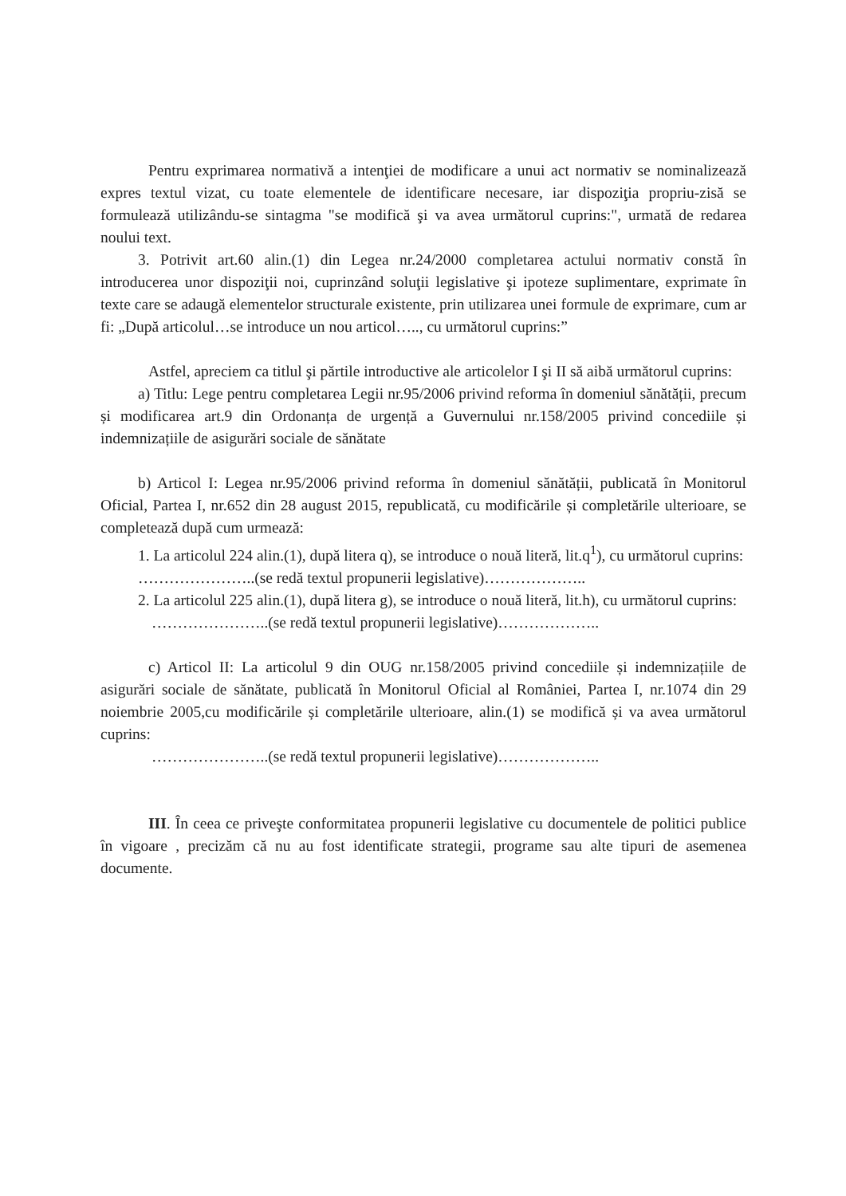Pentru exprimarea normativă a intenţiei de modificare a unui act normativ se nominalizează expres textul vizat, cu toate elementele de identificare necesare, iar dispoziţia propriu-zisă se formulează utilizându-se sintagma "se modifică şi va avea următorul cuprins:", urmată de redarea noului text.
3. Potrivit art.60 alin.(1) din Legea nr.24/2000 completarea actului normativ constă în introducerea unor dispoziţii noi, cuprinzând soluţii legislative şi ipoteze suplimentare, exprimate în texte care se adaugă elementelor structurale existente, prin utilizarea unei formule de exprimare, cum ar fi: „După articolul…se introduce un nou articol….., cu următorul cuprins:”
Astfel, apreciem ca titlul şi părtile introductive ale articolelor I şi II să aibă următorul cuprins:
a) Titlu: Lege pentru completarea Legii nr.95/2006 privind reforma în domeniul sănătății, precum și modificarea art.9 din Ordonanța de urgență a Guvernului nr.158/2005 privind concediile și indemnizațiile de asigurări sociale de sănătate
b) Articol I: Legea nr.95/2006 privind reforma în domeniul sănătății, publicată în Monitorul Oficial, Partea I, nr.652 din 28 august 2015, republicată, cu modificările și completările ulterioare, se completează după cum urmează:
1. La articolul 224 alin.(1), după litera q), se introduce o nouă literă, lit.q<sup>1</sup>), cu următorul cuprins:
…………………..(se redă textul propunerii legislative)………………..
2. La articolul 225 alin.(1), după litera g), se introduce o nouă literă, lit.h), cu următorul cuprins:
…………………..(se redă textul propunerii legislative)………………..
c) Articol II: La articolul 9 din OUG nr.158/2005 privind concediile și indemnizațiile de asigurări sociale de sănătate, publicată în Monitorul Oficial al României, Partea I, nr.1074 din 29 noiembrie 2005,cu modificările și completările ulterioare, alin.(1) se modifică și va avea următorul cuprins:
…………………..(se redă textul propunerii legislative)………………..
III. În ceea ce priveşte conformitatea propunerii legislative cu documentele de politici publice în vigoare , precizăm că nu au fost identificate strategii, programe sau alte tipuri de asemenea documente.